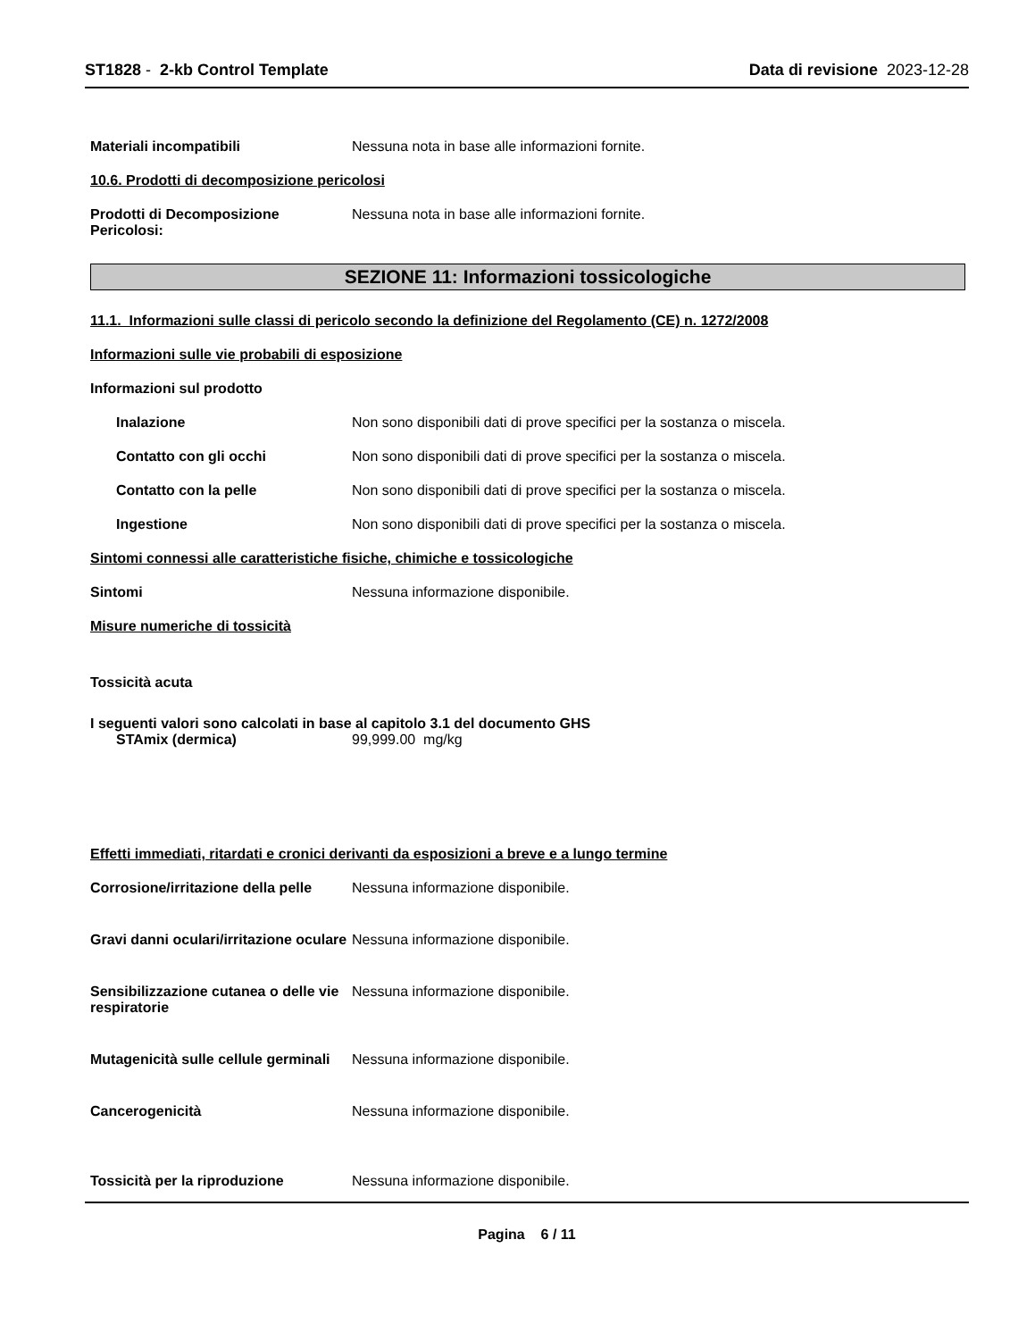ST1828 - 2-kb Control Template Data di revisione 2023-12-28
Materiali incompatibili Nessuna nota in base alle informazioni fornite.
10.6. Prodotti di decomposizione pericolosi
Prodotti di Decomposizione Pericolosi:
Nessuna nota in base alle informazioni fornite.
SEZIONE 11: Informazioni tossicologiche
11.1. Informazioni sulle classi di pericolo secondo la definizione del Regolamento (CE) n. 1272/2008
Informazioni sulle vie probabili di esposizione
Informazioni sul prodotto
Inalazione Non sono disponibili dati di prove specifici per la sostanza o miscela.
Contatto con gli occhi Non sono disponibili dati di prove specifici per la sostanza o miscela.
Contatto con la pelle Non sono disponibili dati di prove specifici per la sostanza o miscela.
Ingestione Non sono disponibili dati di prove specifici per la sostanza o miscela.
Sintomi connessi alle caratteristiche fisiche, chimiche e tossicologiche
Sintomi Nessuna informazione disponibile.
Misure numeriche di tossicità
Tossicità acuta
I seguenti valori sono calcolati in base al capitolo 3.1 del documento GHS
STAmix (dermica) 99,999.00 mg/kg
Effetti immediati, ritardati e cronici derivanti da esposizioni a breve e a lungo termine
Corrosione/irritazione della pelle
Nessuna informazione disponibile.
Gravi danni oculari/irritazione oculare
Nessuna informazione disponibile.
Sensibilizzazione cutanea o delle vie respiratorie
Nessuna informazione disponibile.
Mutagenicità sulle cellule germinali
Nessuna informazione disponibile.
Cancerogenicità Nessuna informazione disponibile.
Tossicità per la riproduzione Nessuna informazione disponibile.
Pagina 6 / 11